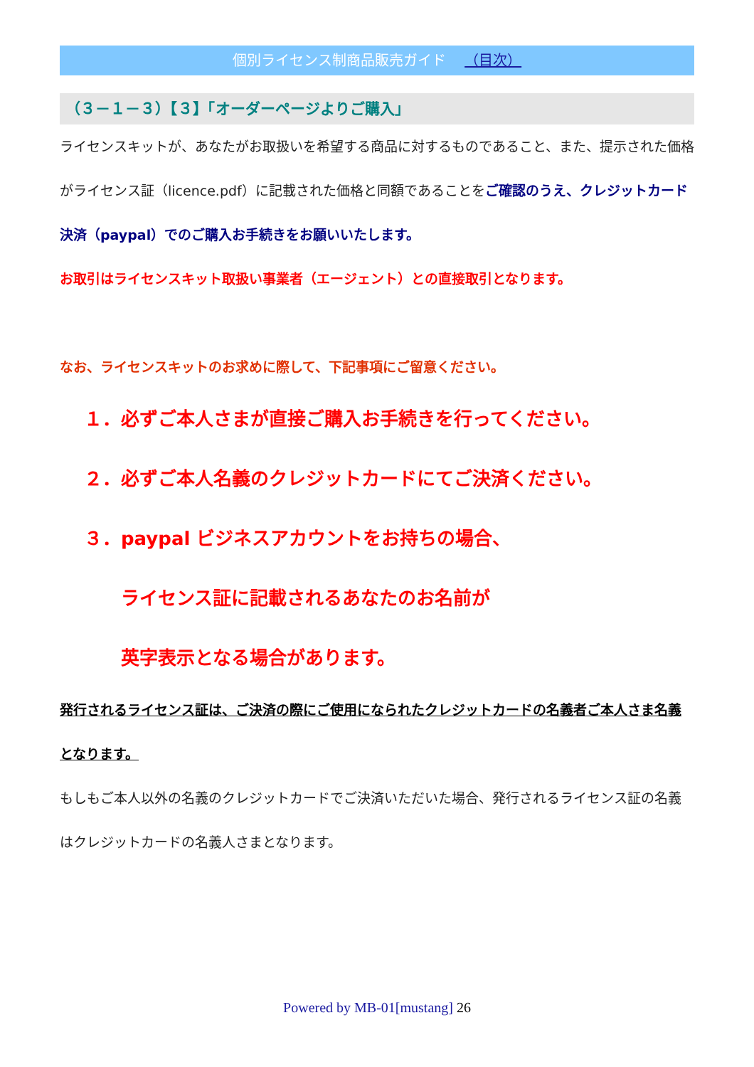個別ライセンス制商品販売ガイド （目次）
（３－１－３）【３】「オーダーページよりご購入」
ライセンスキットが、あなたがお取扱いを希望する商品に対するものであること、また、提示された価格がライセンス証（licence.pdf）に記載された価格と同額であることをご確認のうえ、クレジットカード決済（paypal）でのご購入お手続きをお願いいたします。
お取引はライセンスキット取扱い事業者（エージェント）との直接取引となります。
なお、ライセンスキットのお求めに際して、下記事項にご留意ください。
１．必ずご本人さまが直接ご購入お手続きを行ってください。
２．必ずご本人名義のクレジットカードにてご決済ください。
３．paypal ビジネスアカウントをお持ちの場合、
ライセンス証に記載されるあなたのお名前が
英字表示となる場合があります。
発行されるライセンス証は、ご決済の際にご使用になられたクレジットカードの名義者ご本人さま名義となります。
もしもご本人以外の名義のクレジットカードでご決済いただいた場合、発行されるライセンス証の名義はクレジットカードの名義人さまとなります。
Powered by MB-01[mustang] 26